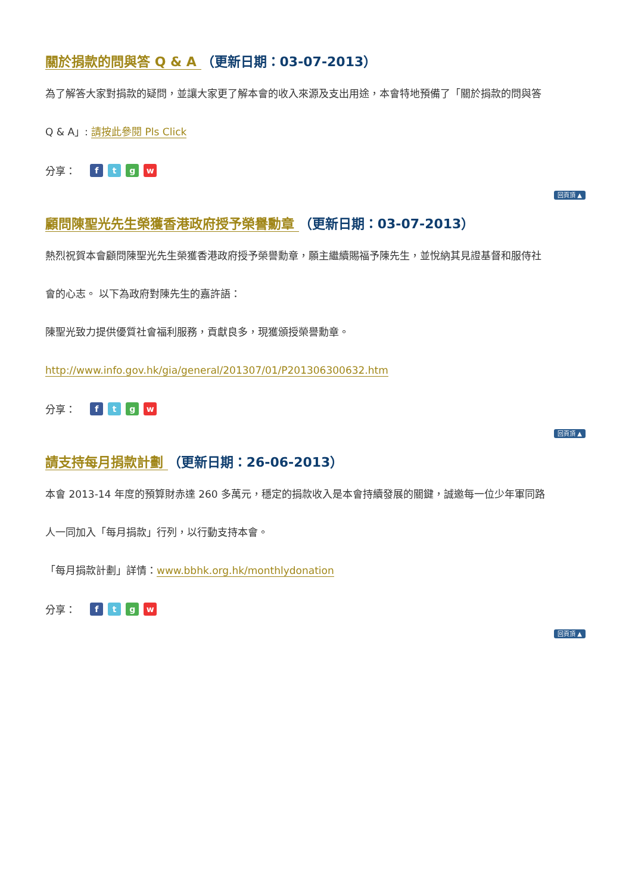關於捐款的問與答 Q & A （更新日期：03-07-2013）
為了解答大家對捐款的疑問，並讓大家更了解本會的收入來源及支出用途，本會特地預備了「關於捐款的問與答
Q & A」: 請按此參閱 Pls Click
分享： ftgw
回頁頂 ▲
顧問陳聖光先生榮獲香港政府授予榮譽勳章 （更新日期：03-07-2013）
熱烈祝賀本會顧問陳聖光先生榮獲香港政府授予榮譽勳章，願主繼續賜福予陳先生，並悅納其見證基督和服侍社
會的心志。 以下為政府對陳先生的嘉許語：
陳聖光致力提供優質社會福利服務，貢獻良多，現獲頒授榮譽勳章。
http://www.info.gov.hk/gia/general/201307/01/P201306300632.htm
分享： ftgw
回頁頂 ▲
請支持每月捐款計劃 （更新日期：26-06-2013）
本會 2013-14 年度的預算財赤達 260 多萬元，穩定的捐款收入是本會持續發展的關鍵，誠邀每一位少年軍同路
人一同加入「每月捐款」行列，以行動支持本會。
「每月捐款計劃」詳情：www.bbhk.org.hk/monthlydonation
分享： ftgw
回頁頂 ▲